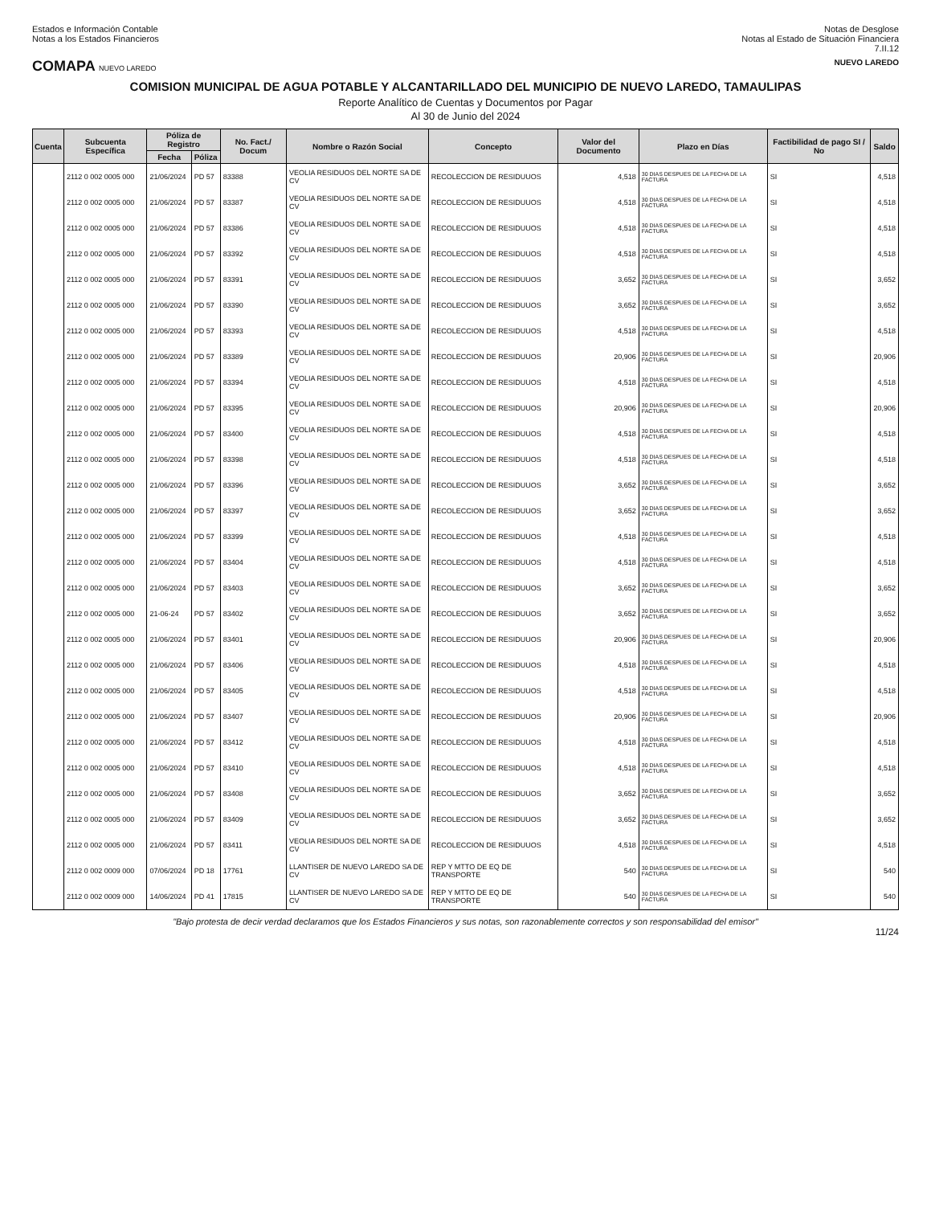Estados e Información Contable
Notas a los Estados Financieros
Notas de Desglose
Notas al Estado de Situación Financiera
7.II.12
COMAPA NUEVO LAREDO NUEVO LAREDO
COMISION MUNICIPAL DE AGUA POTABLE Y ALCANTARILLADO DEL MUNICIPIO DE NUEVO LAREDO, TAMAULIPAS
Reporte Analítico de Cuentas y Documentos por Pagar
Al 30 de Junio del 2024
| Cuenta | Subcuenta Específica | Póliza de Registro | | No. Fact./ Docum | Nombre o Razón Social | Concepto | Valor del Documento | Plazo en Días | Factibilidad de pago SI / No | Saldo |
| --- | --- | --- | --- | --- | --- | --- | --- | --- | --- | --- |
| | | Fecha | Póliza | | | | | | | |
| | 2112 0 002 0005 000 | 21/06/2024 | PD 57 | 83388 | VEOLIA RESIDUOS DEL NORTE SA DE CV | RECOLECCION DE RESIDUUOS | 4,518 | 30 DIAS DESPUES DE LA FECHA DE LA FACTURA | SI | 4,518 |
| | 2112 0 002 0005 000 | 21/06/2024 | PD 57 | 83387 | VEOLIA RESIDUOS DEL NORTE SA DE CV | RECOLECCION DE RESIDUUOS | 4,518 | 30 DIAS DESPUES DE LA FECHA DE LA FACTURA | SI | 4,518 |
| | 2112 0 002 0005 000 | 21/06/2024 | PD 57 | 83386 | VEOLIA RESIDUOS DEL NORTE SA DE CV | RECOLECCION DE RESIDUUOS | 4,518 | 30 DIAS DESPUES DE LA FECHA DE LA FACTURA | SI | 4,518 |
| | 2112 0 002 0005 000 | 21/06/2024 | PD 57 | 83392 | VEOLIA RESIDUOS DEL NORTE SA DE CV | RECOLECCION DE RESIDUUOS | 4,518 | 30 DIAS DESPUES DE LA FECHA DE LA FACTURA | SI | 4,518 |
| | 2112 0 002 0005 000 | 21/06/2024 | PD 57 | 83391 | VEOLIA RESIDUOS DEL NORTE SA DE CV | RECOLECCION DE RESIDUUOS | 3,652 | 30 DIAS DESPUES DE LA FECHA DE LA FACTURA | SI | 3,652 |
| | 2112 0 002 0005 000 | 21/06/2024 | PD 57 | 83390 | VEOLIA RESIDUOS DEL NORTE SA DE CV | RECOLECCION DE RESIDUUOS | 3,652 | 30 DIAS DESPUES DE LA FECHA DE LA FACTURA | SI | 3,652 |
| | 2112 0 002 0005 000 | 21/06/2024 | PD 57 | 83393 | VEOLIA RESIDUOS DEL NORTE SA DE CV | RECOLECCION DE RESIDUUOS | 4,518 | 30 DIAS DESPUES DE LA FECHA DE LA FACTURA | SI | 4,518 |
| | 2112 0 002 0005 000 | 21/06/2024 | PD 57 | 83389 | VEOLIA RESIDUOS DEL NORTE SA DE CV | RECOLECCION DE RESIDUUOS | 20,906 | 30 DIAS DESPUES DE LA FECHA DE LA FACTURA | SI | 20,906 |
| | 2112 0 002 0005 000 | 21/06/2024 | PD 57 | 83394 | VEOLIA RESIDUOS DEL NORTE SA DE CV | RECOLECCION DE RESIDUUOS | 4,518 | 30 DIAS DESPUES DE LA FECHA DE LA FACTURA | SI | 4,518 |
| | 2112 0 002 0005 000 | 21/06/2024 | PD 57 | 83395 | VEOLIA RESIDUOS DEL NORTE SA DE CV | RECOLECCION DE RESIDUUOS | 20,906 | 30 DIAS DESPUES DE LA FECHA DE LA FACTURA | SI | 20,906 |
| | 2112 0 002 0005 000 | 21/06/2024 | PD 57 | 83400 | VEOLIA RESIDUOS DEL NORTE SA DE CV | RECOLECCION DE RESIDUUOS | 4,518 | 30 DIAS DESPUES DE LA FECHA DE LA FACTURA | SI | 4,518 |
| | 2112 0 002 0005 000 | 21/06/2024 | PD 57 | 83398 | VEOLIA RESIDUOS DEL NORTE SA DE CV | RECOLECCION DE RESIDUUOS | 4,518 | 30 DIAS DESPUES DE LA FECHA DE LA FACTURA | SI | 4,518 |
| | 2112 0 002 0005 000 | 21/06/2024 | PD 57 | 83396 | VEOLIA RESIDUOS DEL NORTE SA DE CV | RECOLECCION DE RESIDUUOS | 3,652 | 30 DIAS DESPUES DE LA FECHA DE LA FACTURA | SI | 3,652 |
| | 2112 0 002 0005 000 | 21/06/2024 | PD 57 | 83397 | VEOLIA RESIDUOS DEL NORTE SA DE CV | RECOLECCION DE RESIDUUOS | 3,652 | 30 DIAS DESPUES DE LA FECHA DE LA FACTURA | SI | 3,652 |
| | 2112 0 002 0005 000 | 21/06/2024 | PD 57 | 83399 | VEOLIA RESIDUOS DEL NORTE SA DE CV | RECOLECCION DE RESIDUUOS | 4,518 | 30 DIAS DESPUES DE LA FECHA DE LA FACTURA | SI | 4,518 |
| | 2112 0 002 0005 000 | 21/06/2024 | PD 57 | 83404 | VEOLIA RESIDUOS DEL NORTE SA DE CV | RECOLECCION DE RESIDUUOS | 4,518 | 30 DIAS DESPUES DE LA FECHA DE LA FACTURA | SI | 4,518 |
| | 2112 0 002 0005 000 | 21/06/2024 | PD 57 | 83403 | VEOLIA RESIDUOS DEL NORTE SA DE CV | RECOLECCION DE RESIDUUOS | 3,652 | 30 DIAS DESPUES DE LA FECHA DE LA FACTURA | SI | 3,652 |
| | 2112 0 002 0005 000 | 21-06-24 | PD 57 | 83402 | VEOLIA RESIDUOS DEL NORTE SA DE CV | RECOLECCION DE RESIDUUOS | 3,652 | 30 DIAS DESPUES DE LA FECHA DE LA FACTURA | SI | 3,652 |
| | 2112 0 002 0005 000 | 21/06/2024 | PD 57 | 83401 | VEOLIA RESIDUOS DEL NORTE SA DE CV | RECOLECCION DE RESIDUUOS | 20,906 | 30 DIAS DESPUES DE LA FECHA DE LA FACTURA | SI | 20,906 |
| | 2112 0 002 0005 000 | 21/06/2024 | PD 57 | 83406 | VEOLIA RESIDUOS DEL NORTE SA DE CV | RECOLECCION DE RESIDUUOS | 4,518 | 30 DIAS DESPUES DE LA FECHA DE LA FACTURA | SI | 4,518 |
| | 2112 0 002 0005 000 | 21/06/2024 | PD 57 | 83405 | VEOLIA RESIDUOS DEL NORTE SA DE CV | RECOLECCION DE RESIDUUOS | 4,518 | 30 DIAS DESPUES DE LA FECHA DE LA FACTURA | SI | 4,518 |
| | 2112 0 002 0005 000 | 21/06/2024 | PD 57 | 83407 | VEOLIA RESIDUOS DEL NORTE SA DE CV | RECOLECCION DE RESIDUUOS | 20,906 | 30 DIAS DESPUES DE LA FECHA DE LA FACTURA | SI | 20,906 |
| | 2112 0 002 0005 000 | 21/06/2024 | PD 57 | 83412 | VEOLIA RESIDUOS DEL NORTE SA DE CV | RECOLECCION DE RESIDUUOS | 4,518 | 30 DIAS DESPUES DE LA FECHA DE LA FACTURA | SI | 4,518 |
| | 2112 0 002 0005 000 | 21/06/2024 | PD 57 | 83410 | VEOLIA RESIDUOS DEL NORTE SA DE CV | RECOLECCION DE RESIDUUOS | 4,518 | 30 DIAS DESPUES DE LA FECHA DE LA FACTURA | SI | 4,518 |
| | 2112 0 002 0005 000 | 21/06/2024 | PD 57 | 83408 | VEOLIA RESIDUOS DEL NORTE SA DE CV | RECOLECCION DE RESIDUUOS | 3,652 | 30 DIAS DESPUES DE LA FECHA DE LA FACTURA | SI | 3,652 |
| | 2112 0 002 0005 000 | 21/06/2024 | PD 57 | 83409 | VEOLIA RESIDUOS DEL NORTE SA DE CV | RECOLECCION DE RESIDUUOS | 3,652 | 30 DIAS DESPUES DE LA FECHA DE LA FACTURA | SI | 3,652 |
| | 2112 0 002 0005 000 | 21/06/2024 | PD 57 | 83411 | VEOLIA RESIDUOS DEL NORTE SA DE CV | RECOLECCION DE RESIDUUOS | 4,518 | 30 DIAS DESPUES DE LA FECHA DE LA FACTURA | SI | 4,518 |
| | 2112 0 002 0009 000 | 07/06/2024 | PD 18 | 17761 | LLANTISER DE NUEVO LAREDO SA DE CV | REP Y MTTO DE EQ DE TRANSPORTE | 540 | 30 DIAS DESPUES DE LA FECHA DE LA FACTURA | SI | 540 |
| | 2112 0 002 0009 000 | 14/06/2024 | PD 41 | 17815 | LLANTISER DE NUEVO LAREDO SA DE CV | REP Y MTTO DE EQ DE TRANSPORTE | 540 | 30 DIAS DESPUES DE LA FECHA DE LA FACTURA | SI | 540 |
"Bajo protesta de decir verdad declaramos que los Estados Financieros y sus notas, son razonablemente correctos y son responsabilidad del emisor"
11/24